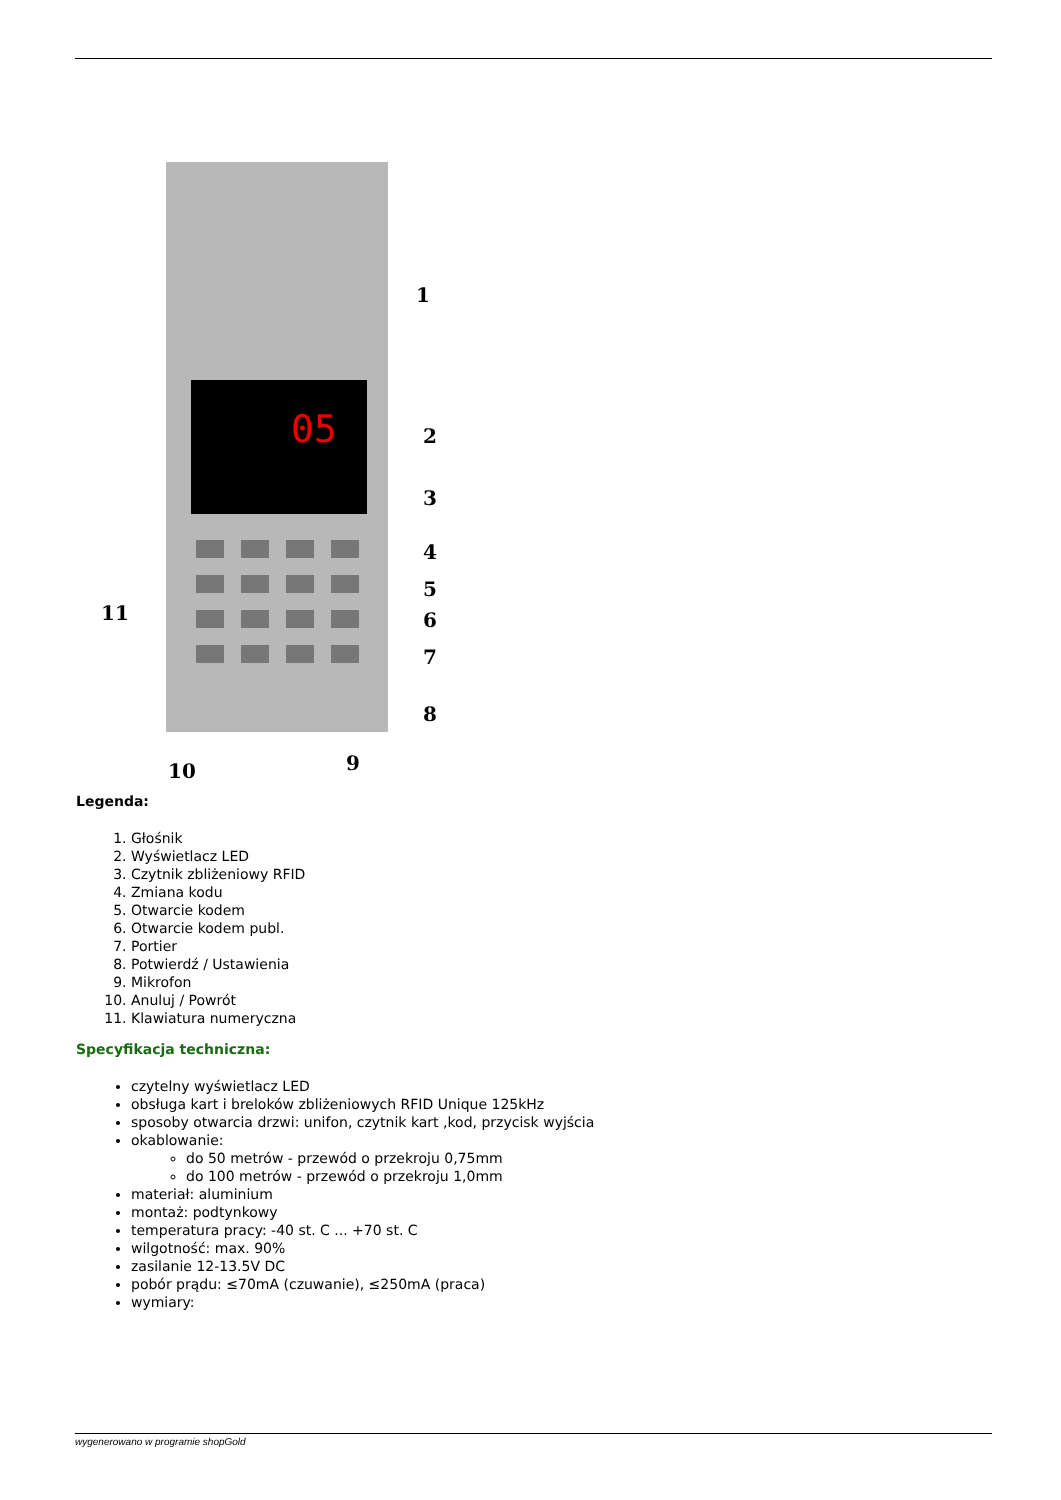05
1
2
3
4
5
6
7
8
9
10
11
Legenda:
1. Głośnik
2. Wyświetlacz LED
3. Czytnik zbliżeniowy RFID
4. Zmiana kodu
5. Otwarcie kodem
6. Otwarcie kodem publ.
7. Portier
8. Potwierdź / Ustawienia
9. Mikrofon
10. Anuluj / Powrót
11. Klawiatura numeryczna
Specyfikacja techniczna:
czytelny wyświetlacz LED
obsługa kart i breloków zbliżeniowych RFID Unique 125kHz
sposoby otwarcia drzwi: unifon, czytnik kart ,kod, przycisk wyjścia
okablowanie:
do 50 metrów - przewód o przekroju 0,75mm
do 100 metrów - przewód o przekroju 1,0mm
materiał: aluminium
montaż: podtynkowy
temperatura pracy: -40 st. C ... +70 st. C
wilgotność: max. 90%
zasilanie 12-13.5V DC
pobór prądu: ≤70mA (czuwanie), ≤250mA (praca)
wymiary:
wygenerowano w programie shopGold